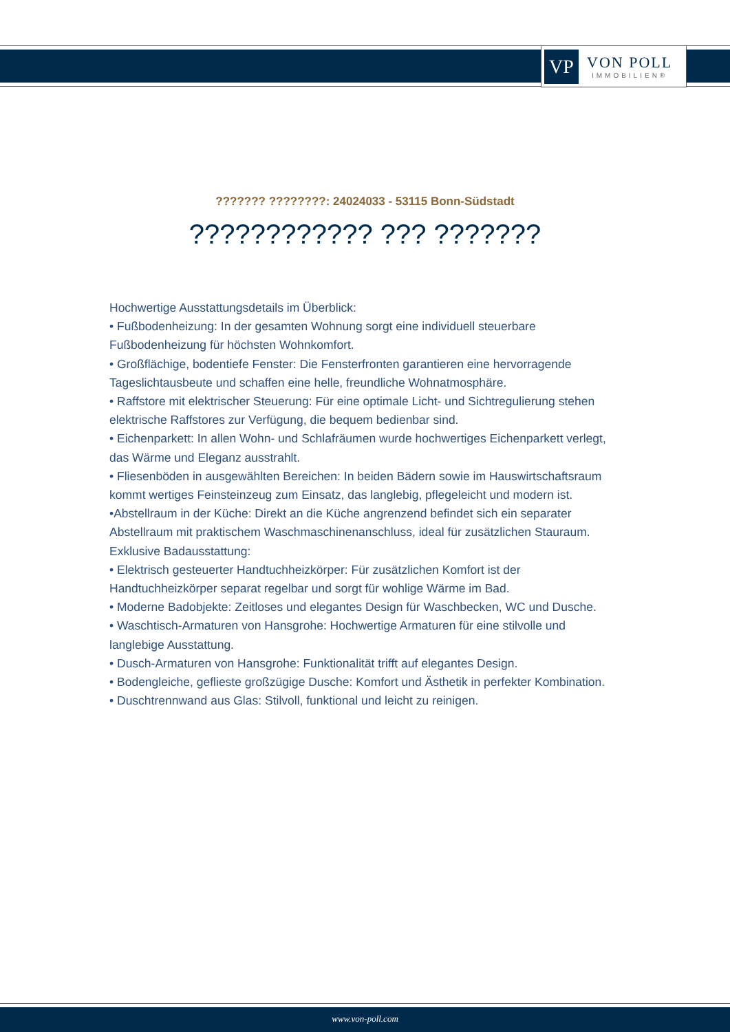VP
VON POLL
IMMOBILIEN®
??????? ????????: 24024033 - 53115 Bonn-Südstadt
???????????? ??? ???????
Hochwertige Ausstattungsdetails im Überblick:
• Fußbodenheizung: In der gesamten Wohnung sorgt eine individuell steuerbare Fußbodenheizung für höchsten Wohnkomfort.
• Großflächige, bodentiefe Fenster: Die Fensterfronten garantieren eine hervorragende Tageslichtausbeute und schaffen eine helle, freundliche Wohnatmosphäre.
• Raffstore mit elektrischer Steuerung: Für eine optimale Licht- und Sichtregulierung stehen elektrische Raffstores zur Verfügung, die bequem bedienbar sind.
• Eichenparkett: In allen Wohn- und Schlafräumen wurde hochwertiges Eichenparkett verlegt, das Wärme und Eleganz ausstrahlt.
• Fliesenböden in ausgewählten Bereichen: In beiden Bädern sowie im Hauswirtschaftsraum kommt wertiges Feinsteinzeug zum Einsatz, das langlebig, pflegeleicht und modern ist.
•Abstellraum in der Küche: Direkt an die Küche angrenzend befindet sich ein separater Abstellraum mit praktischem Waschmaschinenanschluss, ideal für zusätzlichen Stauraum.
Exklusive Badausstattung:
• Elektrisch gesteuerter Handtuchheizkörper: Für zusätzlichen Komfort ist der Handtuchheizkörper separat regelbar und sorgt für wohlige Wärme im Bad.
• Moderne Badobjekte: Zeitloses und elegantes Design für Waschbecken, WC und Dusche.
• Waschtisch-Armaturen von Hansgrohe: Hochwertige Armaturen für eine stilvolle und langlebige Ausstattung.
• Dusch-Armaturen von Hansgrohe: Funktionalität trifft auf elegantes Design.
• Bodengleiche, geflieste großzügige Dusche: Komfort und Ästhetik in perfekter Kombination.
• Duschtrennwand aus Glas: Stilvoll, funktional und leicht zu reinigen.
www.von-poll.com